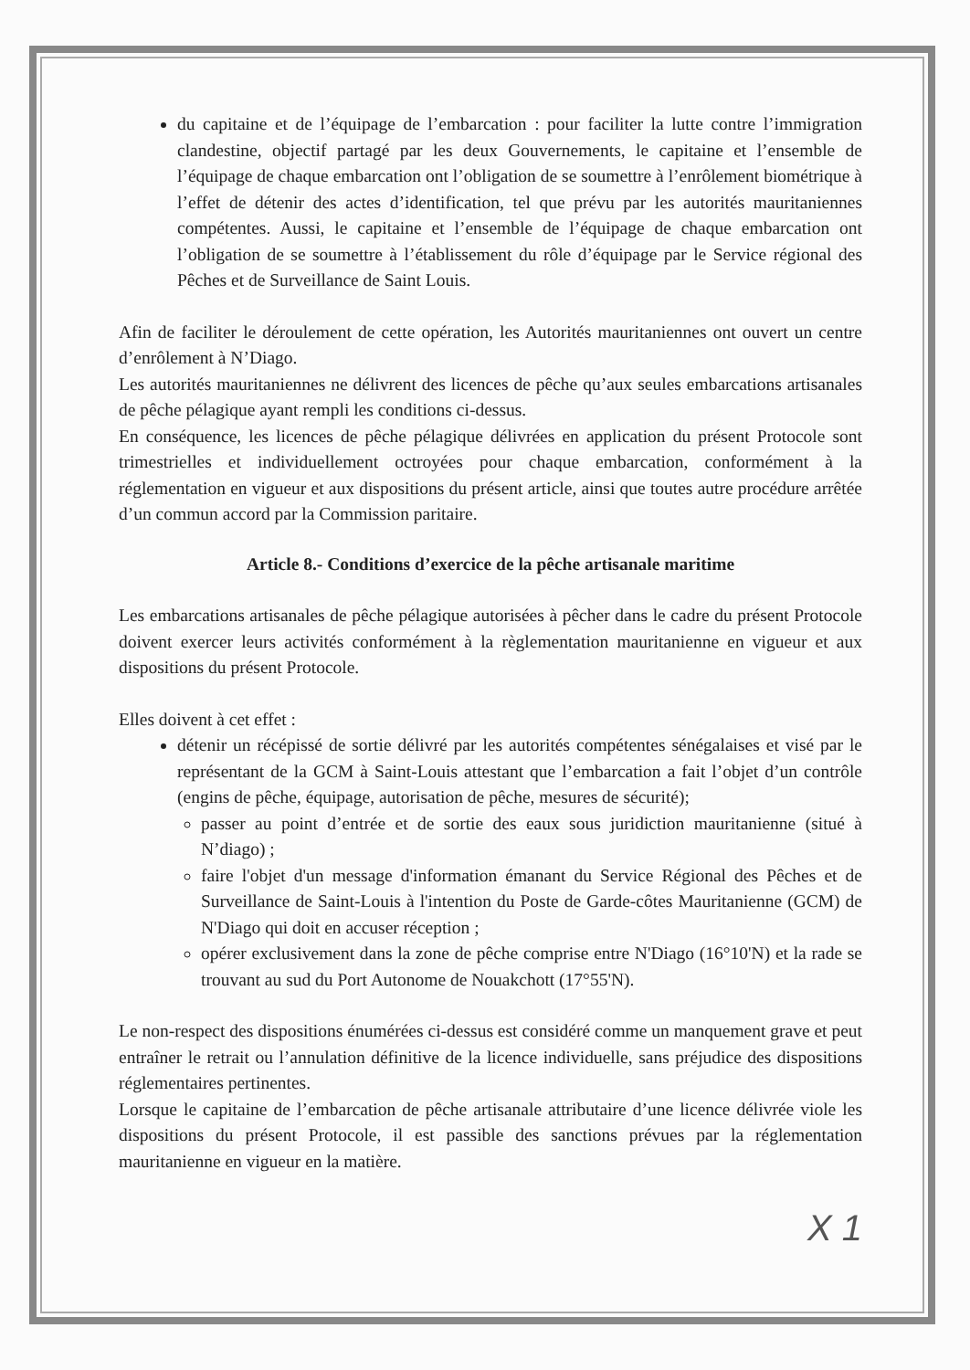du capitaine et de l’équipage de l’embarcation : pour faciliter la lutte contre l’immigration clandestine, objectif partagé par les deux Gouvernements, le capitaine et l’ensemble de l’équipage de chaque embarcation ont l’obligation de se soumettre à l’enrôlement biométrique à l’effet de détenir des actes d’identification, tel que prévu par les autorités mauritaniennes compétentes. Aussi, le capitaine et l’ensemble de l’équipage de chaque embarcation ont l’obligation de se soumettre à l’établissement du rôle d’équipage par le Service régional des Pêches et de Surveillance de Saint Louis.
Afin de faciliter le déroulement de cette opération, les Autorités mauritaniennes ont ouvert un centre d’enrôlement à N’Diago.
Les autorités mauritaniennes ne délivrent des licences de pêche qu’aux seules embarcations artisanales de pêche pélagique ayant rempli les conditions ci-dessus.
En conséquence, les licences de pêche pélagique délivrées en application du présent Protocole sont trimestrielles et individuellement octroyées pour chaque embarcation, conformément à la réglementation en vigueur et aux dispositions du présent article, ainsi que toutes autre procédure arrêtée d’un commun accord par la Commission paritaire.
Article 8.- Conditions d’exercice de la pêche artisanale maritime
Les embarcations artisanales de pêche pélagique autorisées à pêcher dans le cadre du présent Protocole doivent exercer leurs activités conformément à la règlementation mauritanienne en vigueur et aux dispositions du présent Protocole.
Elles doivent à cet effet :
détenir un récépissé de sortie délivré par les autorités compétentes sénégalaises et visé par le représentant de la GCM à Saint-Louis attestant que l’embarcation a fait l’objet d’un contrôle (engins de pêche, équipage, autorisation de pêche, mesures de sécurité);
passer au point d’entrée et de sortie des eaux sous juridiction mauritanienne (situé à N’diago) ;
faire l'objet d'un message d'information émanant du Service Régional des Pêches et de Surveillance de Saint-Louis à l'intention du Poste de Garde-côtes Mauritanienne (GCM) de N'Diago qui doit en accuser réception ;
opérer exclusivement dans la zone de pêche comprise entre N'Diago (16°10'N) et la rade se trouvant au sud du Port Autonome de Nouakchott (17°55'N).
Le non-respect des dispositions énumérées ci-dessus est considéré comme un manquement grave et peut entraîner le retrait ou l’annulation définitive de la licence individuelle, sans préjudice des dispositions réglementaires pertinentes.
Lorsque le capitaine de l’embarcation de pêche artisanale attributaire d’une licence délivrée viole les dispositions du présent Protocole, il est passible des sanctions prévues par la réglementation mauritanienne en vigueur en la matière.
X 1